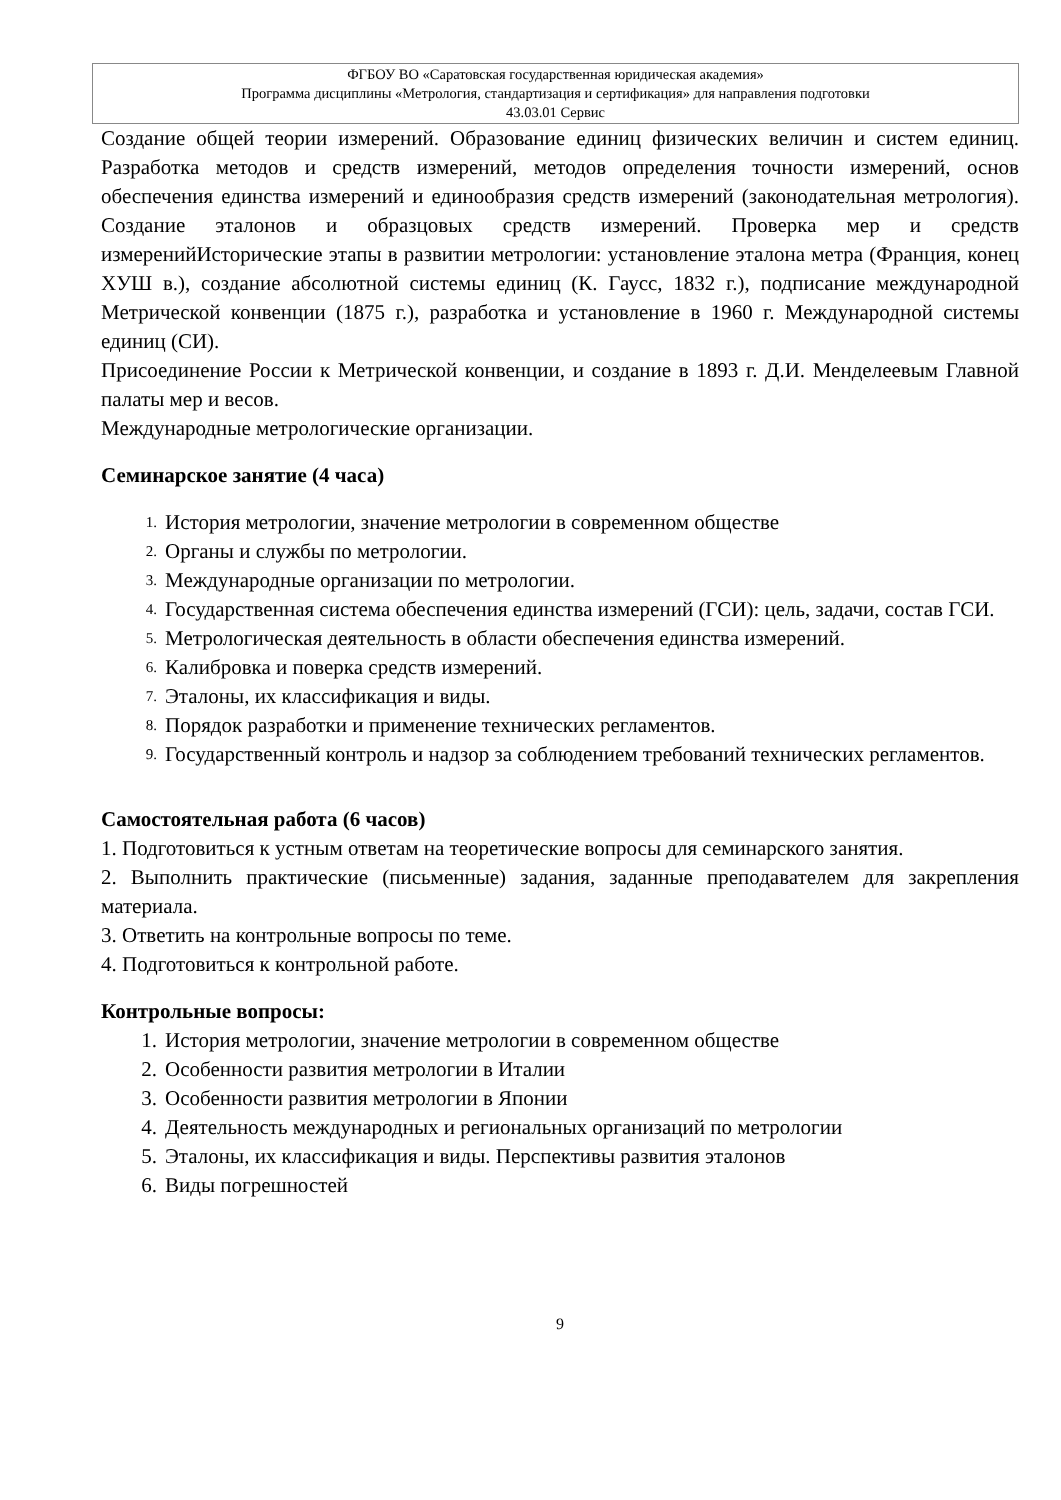ФГБОУ ВО «Саратовская государственная юридическая академия»
Программа дисциплины «Метрология, стандартизация и сертификация» для направления подготовки
43.03.01 Сервис
Создание общей теории измерений. Образование единиц физических величин и систем единиц. Разработка методов и средств измерений, методов определения точности измерений, основ обеспечения единства измерений и единообразия средств измерений (законодательная метрология). Создание эталонов и образцовых средств измерений. Проверка мер и средств измеренийИсторические этапы в развитии метрологии: установление эталона метра (Франция, конец ХУШ в.), создание абсолютной системы единиц (К. Гаусс, 1832 г.), подписание международной Метрической конвенции (1875 г.), разработка и установление в 1960 г. Международной системы единиц (СИ).
Присоединение России к Метрической конвенции, и создание в 1893 г. Д.И. Менделеевым Главной палаты мер и весов.
Международные метрологические организации.
Семинарское занятие (4 часа)
1. История метрологии, значение метрологии в современном обществе
2. Органы и службы по метрологии.
3. Международные организации по метрологии.
4. Государственная система обеспечения единства измерений (ГСИ): цель, задачи, состав ГСИ.
5. Метрологическая деятельность в области обеспечения единства измерений.
6. Калибровка и поверка средств измерений.
7. Эталоны, их классификация и виды.
8. Порядок разработки и применение технических регламентов.
9. Государственный контроль и надзор за соблюдением требований технических регламентов.
Самостоятельная работа (6 часов)
1. Подготовиться к устным ответам на теоретические вопросы для семинарского занятия.
2. Выполнить практические (письменные) задания, заданные преподавателем для закрепления материала.
3. Ответить на контрольные вопросы по теме.
4. Подготовиться к контрольной работе.
Контрольные вопросы:
1. История метрологии, значение метрологии в современном обществе
2. Особенности развития метрологии в Италии
3. Особенности развития метрологии в Японии
4. Деятельность международных и региональных организаций по метрологии
5. Эталоны, их классификация и виды. Перспективы развития эталонов
6. Виды погрешностей
9